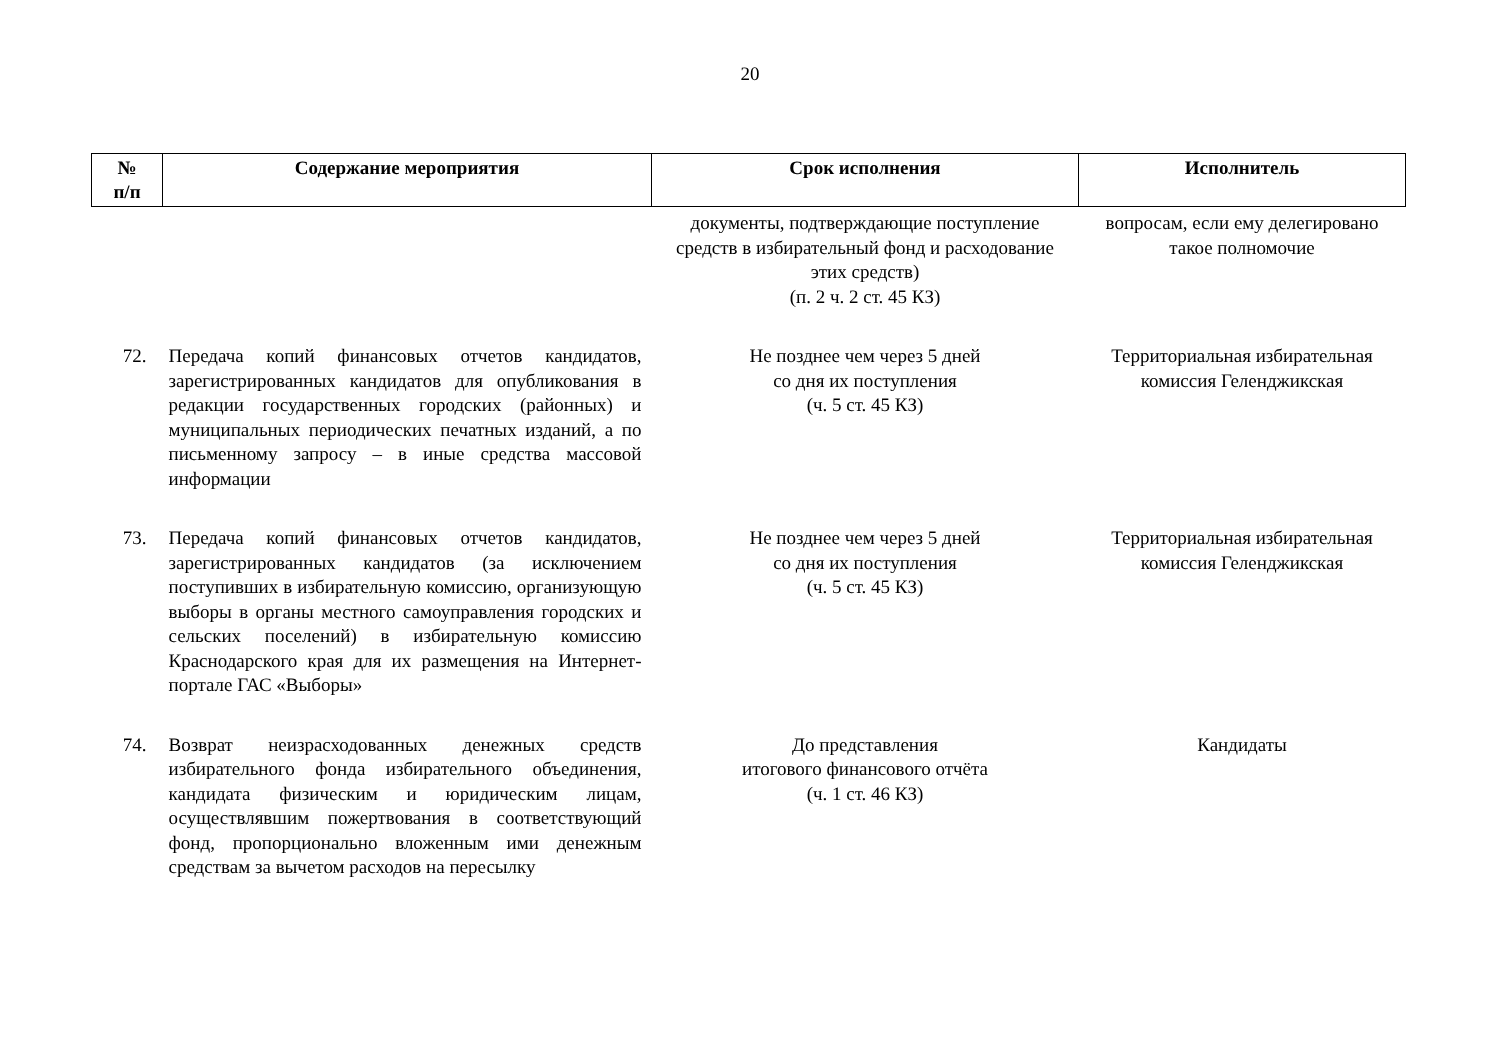20
| № п/п | Содержание мероприятия | Срок исполнения | Исполнитель |
| --- | --- | --- | --- |
| | | документы, подтверждающие поступление средств в избирательный фонд и расходование этих средств) (п. 2 ч. 2 ст. 45 КЗ) | вопросам, если ему делегировано такое полномочие |
| 72. | Передача копий финансовых отчетов кандидатов, зарегистрированных кандидатов для опубликования в редакции государственных городских (районных) и муниципальных периодических печатных изданий, а по письменному запросу – в иные средства массовой информации | Не позднее чем через 5 дней со дня их поступления (ч. 5 ст. 45 КЗ) | Территориальная избирательная комиссия Геленджикская |
| 73. | Передача копий финансовых отчетов кандидатов, зарегистрированных кандидатов (за исключением поступивших в избирательную комиссию, организующую выборы в органы местного самоуправления городских и сельских поселений) в избирательную комиссию Краснодарского края для их размещения на Интернет-портале ГАС «Выборы» | Не позднее чем через 5 дней со дня их поступления (ч. 5 ст. 45 КЗ) | Территориальная избирательная комиссия Геленджикская |
| 74. | Возврат неизрасходованных денежных средств избирательного фонда избирательного объединения, кандидата физическим и юридическим лицам, осуществлявшим пожертвования в соответствующий фонд, пропорционально вложенным ими денежным средствам за вычетом расходов на пересылку | До представления итогового финансового отчёта (ч. 1 ст. 46 КЗ) | Кандидаты |